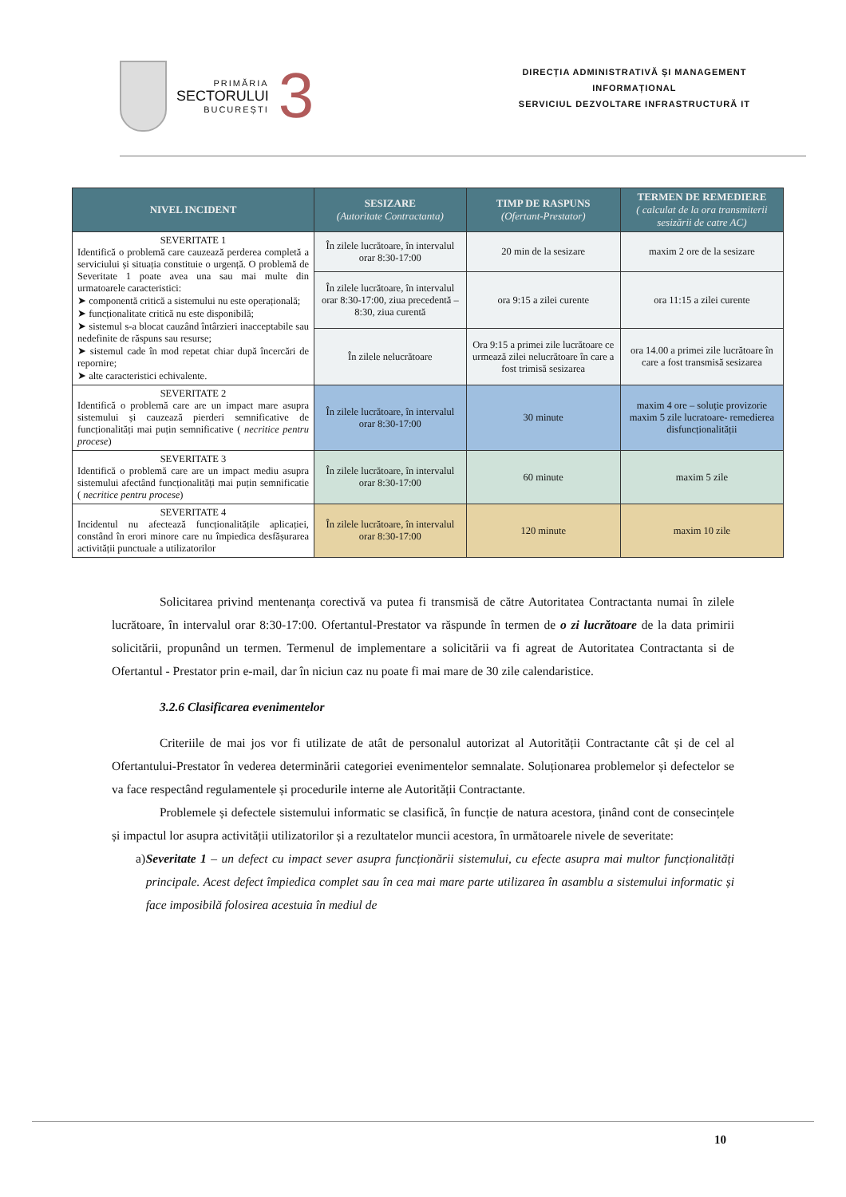PRIMĂRIA
SECTORULUI
BUCUREȘTI
3
DIRECȚIA ADMINISTRATIVĂ ȘI MANAGEMENT
INFORMAȚIONAL
SERVICIUL DEZVOLTARE INFRASTRUCTURĂ IT
| NIVEL INCIDENT | SESIZARE (Autoritate Contractanta) | TIMP DE RASPUNS (Ofertant-Prestator) | TERMEN DE REMEDIERE ( calculat de la ora transmiterii sesizării de catre AC) |
| --- | --- | --- | --- |
| SEVERITATE 1 Identifică o problemă care cauzează perderea completă a serviciului și situația constituie o urgență. O problemă de Severitate 1 poate avea una sau mai multe din urmatoarele caracteristici: ➤ componentă critică a sistemului nu este operațională; ➤ funcționalitate critică nu este disponibilă; ➤ sistemul s-a blocat cauzând întârzieri inacceptabile sau nedefinite de răspuns sau resurse; ➤ sistemul cade în mod repetat chiar după încercări de repornire; ➤ alte caracteristici echivalente. | În zilele lucrătoare, în intervalul orar 8:30-17:00 | 20 min de la sesizare | maxim 2 ore de la sesizare |
| | În zilele lucrătoare, în intervalul orar 8:30-17:00, ziua precedentă – 8:30, ziua curentă | ora 9:15 a zilei curente | ora 11:15 a zilei curente |
| | În zilele nelucrătoare | Ora 9:15 a primei zile lucrătoare ce urmează zilei nelucrătoare în care a fost trimisă sesizarea | ora 14.00 a primei zile lucrătoare în care a fost transmisă sesizarea |
| SEVERITATE 2 Identifică o problemă care are un impact mare asupra sistemului și cauzează pierderi semnificative de funcționalități mai puțin semnificative ( necritice pentru procese ) | În zilele lucrătoare, în intervalul orar 8:30-17:00 | 30 minute | maxim 4 ore – soluție provizorie maxim 5 zile lucratoare- remedierea disfuncționalității |
| SEVERITATE 3 Identifică o problemă care are un impact mediu asupra sistemului afectând funcționalități mai puțin semnificatie ( necritice pentru procese ) | În zilele lucrătoare, în intervalul orar 8:30-17:00 | 60 minute | maxim 5 zile |
| SEVERITATE 4 Incidentul nu afectează funcționalitățile aplicației, constând în erori minore care nu împiedica desfășurarea activității punctuale a utilizatorilor | În zilele lucrătoare, în intervalul orar 8:30-17:00 | 120 minute | maxim 10 zile |
Solicitarea privind mentenanța corectivă va putea fi transmisă de către Autoritatea Contractanta numai în zilele lucrătoare, în intervalul orar 8:30-17:00. Ofertantul-Prestator va răspunde în termen de o zi lucrătoare de la data primirii solicitării, propunând un termen. Termenul de implementare a solicitării va fi agreat de Autoritatea Contractanta si de Ofertantul - Prestator prin e-mail, dar în niciun caz nu poate fi mai mare de 30 zile calendaristice.
3.2.6 Clasificarea evenimentelor
Criteriile de mai jos vor fi utilizate de atât de personalul autorizat al Autorității Contractante cât și de cel al Ofertantului-Prestator în vederea determinării categoriei evenimentelor semnalate. Soluționarea problemelor și defectelor se va face respectând regulamentele și procedurile interne ale Autorității Contractante.
Problemele și defectele sistemului informatic se clasifică, în funcție de natura acestora, ținând cont de consecințele și impactul lor asupra activității utilizatorilor și a rezultatelor muncii acestora, în următoarele nivele de severitate:
a) Severitate 1 – un defect cu impact sever asupra funcționării sistemului, cu efecte asupra mai multor funcționalități principale. Acest defect împiedica complet sau în cea mai mare parte utilizarea în asamblu a sistemului informatic și face imposibilă folosirea acestuia în mediul de
10